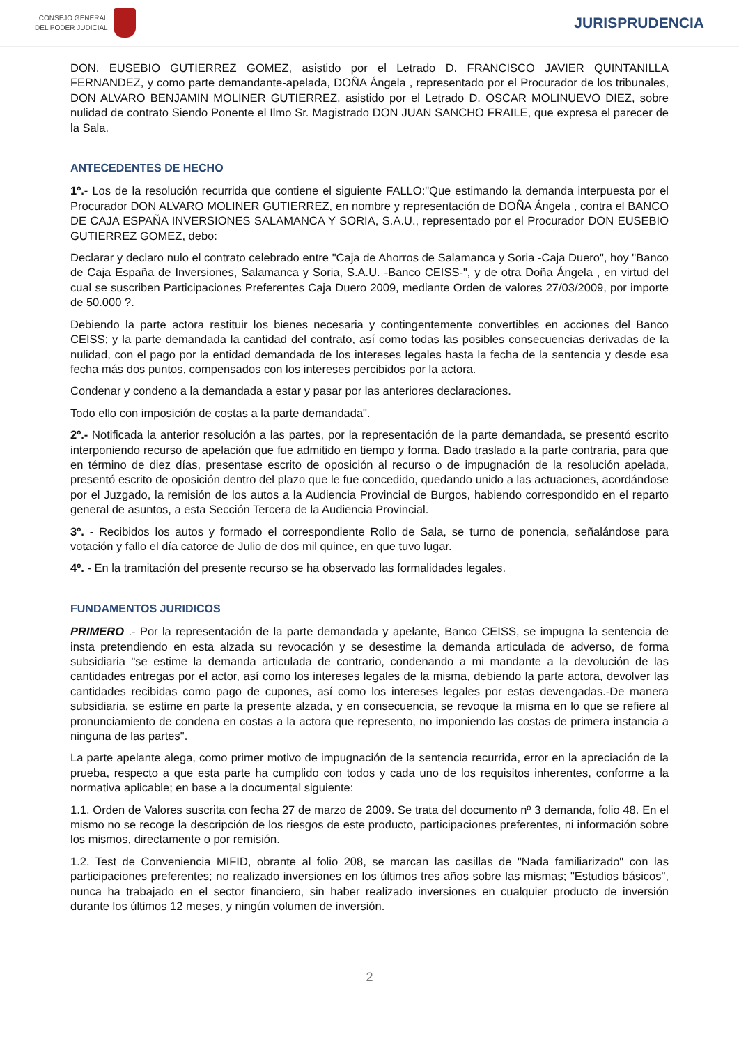CONSEJO GENERAL
DEL PODER JUDICIAL
JURISPRUDENCIA
DON. EUSEBIO GUTIERREZ GOMEZ, asistido por el Letrado D. FRANCISCO JAVIER QUINTANILLA FERNANDEZ, y como parte demandante-apelada, DOÑA Ángela , representado por el Procurador de los tribunales, DON ALVARO BENJAMIN MOLINER GUTIERREZ, asistido por el Letrado D. OSCAR MOLINUEVO DIEZ, sobre nulidad de contrato Siendo Ponente el Ilmo Sr. Magistrado DON JUAN SANCHO FRAILE, que expresa el parecer de la Sala.
ANTECEDENTES DE HECHO
1º.- Los de la resolución recurrida que contiene el siguiente FALLO:"Que estimando la demanda interpuesta por el Procurador DON ALVARO MOLINER GUTIERREZ, en nombre y representación de DOÑA Ángela , contra el BANCO DE CAJA ESPAÑA INVERSIONES SALAMANCA Y SORIA, S.A.U., representado por el Procurador DON EUSEBIO GUTIERREZ GOMEZ, debo:
Declarar y declaro nulo el contrato celebrado entre "Caja de Ahorros de Salamanca y Soria -Caja Duero", hoy "Banco de Caja España de Inversiones, Salamanca y Soria, S.A.U. -Banco CEISS-", y de otra Doña Ángela , en virtud del cual se suscriben Participaciones Preferentes Caja Duero 2009, mediante Orden de valores 27/03/2009, por importe de 50.000 ?.
Debiendo la parte actora restituir los bienes necesaria y contingentemente convertibles en acciones del Banco CEISS; y la parte demandada la cantidad del contrato, así como todas las posibles consecuencias derivadas de la nulidad, con el pago por la entidad demandada de los intereses legales hasta la fecha de la sentencia y desde esa fecha más dos puntos, compensados con los intereses percibidos por la actora.
Condenar y condeno a la demandada a estar y pasar por las anteriores declaraciones.
Todo ello con imposición de costas a la parte demandada".
2º.- Notificada la anterior resolución a las partes, por la representación de la parte demandada, se presentó escrito interponiendo recurso de apelación que fue admitido en tiempo y forma. Dado traslado a la parte contraria, para que en término de diez días, presentase escrito de oposición al recurso o de impugnación de la resolución apelada, presentó escrito de oposición dentro del plazo que le fue concedido, quedando unido a las actuaciones, acordándose por el Juzgado, la remisión de los autos a la Audiencia Provincial de Burgos, habiendo correspondido en el reparto general de asuntos, a esta Sección Tercera de la Audiencia Provincial.
3º. - Recibidos los autos y formado el correspondiente Rollo de Sala, se turno de ponencia, señalándose para votación y fallo el día catorce de Julio de dos mil quince, en que tuvo lugar.
4º. - En la tramitación del presente recurso se ha observado las formalidades legales.
FUNDAMENTOS JURIDICOS
PRIMERO .- Por la representación de la parte demandada y apelante, Banco CEISS, se impugna la sentencia de insta pretendiendo en esta alzada su revocación y se desestime la demanda articulada de adverso, de forma subsidiaria "se estime la demanda articulada de contrario, condenando a mi mandante a la devolución de las cantidades entregas por el actor, así como los intereses legales de la misma, debiendo la parte actora, devolver las cantidades recibidas como pago de cupones, así como los intereses legales por estas devengadas.-De manera subsidiaria, se estime en parte la presente alzada, y en consecuencia, se revoque la misma en lo que se refiere al pronunciamiento de condena en costas a la actora que represento, no imponiendo las costas de primera instancia a ninguna de las partes".
La parte apelante alega, como primer motivo de impugnación de la sentencia recurrida, error en la apreciación de la prueba, respecto a que esta parte ha cumplido con todos y cada uno de los requisitos inherentes, conforme a la normativa aplicable; en base a la documental siguiente:
1.1. Orden de Valores suscrita con fecha 27 de marzo de 2009. Se trata del documento nº 3 demanda, folio 48. En el mismo no se recoge la descripción de los riesgos de este producto, participaciones preferentes, ni información sobre los mismos, directamente o por remisión.
1.2. Test de Conveniencia MIFID, obrante al folio 208, se marcan las casillas de "Nada familiarizado" con las participaciones preferentes; no realizado inversiones en los últimos tres años sobre las mismas; "Estudios básicos", nunca ha trabajado en el sector financiero, sin haber realizado inversiones en cualquier producto de inversión durante los últimos 12 meses, y ningún volumen de inversión.
2